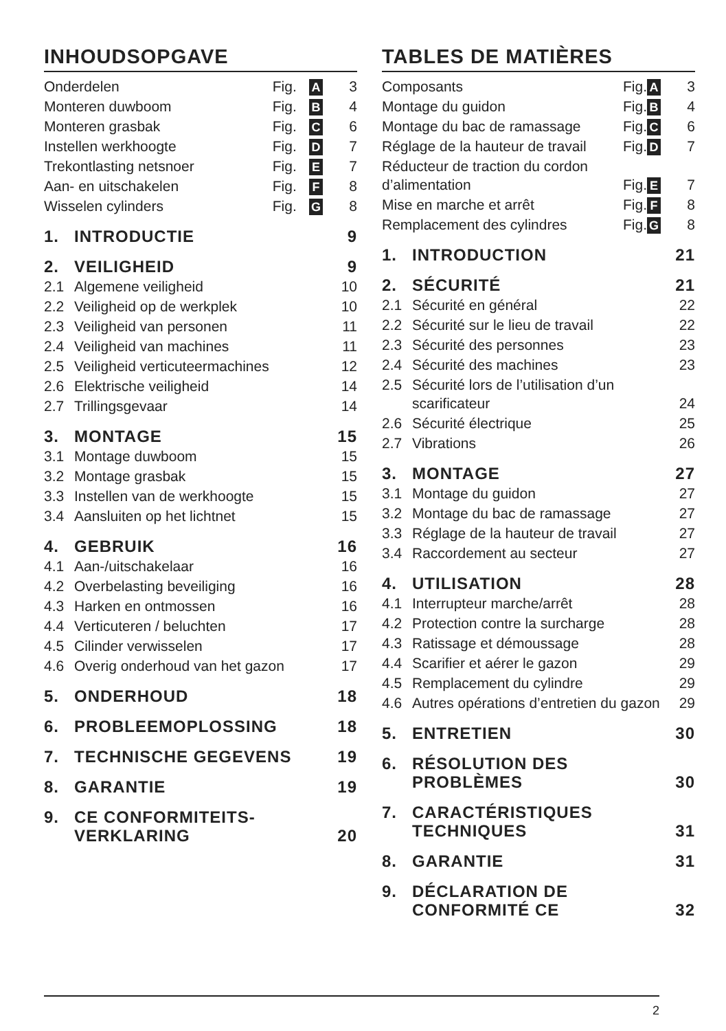INHOUDSOPGAVE
| Onderdelen | Fig. | A | 3 |
| Monteren duwboom | Fig. | B | 4 |
| Monteren grasbak | Fig. | C | 6 |
| Instellen werkhoogte | Fig. | D | 7 |
| Trekontlasting netsnoer | Fig. | E | 7 |
| Aan- en uitschakelen | Fig. | F | 8 |
| Wisselen cylinders | Fig. | G | 8 |
| 1. | INTRODUCTIE | 9 |
| 2. | VEILIGHEID | 9 |
| 2.1 | Algemene veiligheid | 10 |
| 2.2 | Veiligheid op de werkplek | 10 |
| 2.3 | Veiligheid van personen | 11 |
| 2.4 | Veiligheid van machines | 11 |
| 2.5 | Veiligheid verticuteermachines | 12 |
| 2.6 | Elektrische veiligheid | 14 |
| 2.7 | Trillingsgevaar | 14 |
| 3. | MONTAGE | 15 |
| 3.1 | Montage duwboom | 15 |
| 3.2 | Montage grasbak | 15 |
| 3.3 | Instellen van de werkhoogte | 15 |
| 3.4 | Aansluiten op het lichtnet | 15 |
| 4. | GEBRUIK | 16 |
| 4.1 | Aan-/uitschakelaar | 16 |
| 4.2 | Overbelasting beveiliging | 16 |
| 4.3 | Harken en ontmossen | 16 |
| 4.4 | Verticuteren / beluchten | 17 |
| 4.5 | Cilinder verwisselen | 17 |
| 4.6 | Overig onderhoud van het gazon | 17 |
| 5. | ONDERHOUD | 18 |
| 6. | PROBLEEMOPLOSSING | 18 |
| 7. | TECHNISCHE GEGEVENS | 19 |
| 8. | GARANTIE | 19 |
| 9. | CE CONFORMITEITS- VERKLARING | 20 |
TABLES DE MATIÈRES
| Composants | Fig. | A | 3 |
| Montage du guidon | Fig. | B | 4 |
| Montage du bac de ramassage | Fig. | C | 6 |
| Réglage de la hauteur de travail | Fig. | D | 7 |
| Réducteur de traction du cordon d’alimentation | Fig. | E | 7 |
| Mise en marche et arrêt | Fig. | F | 8 |
| Remplacement des cylindres | Fig. | G | 8 |
| 1. | INTRODUCTION | 21 |
| 2. | SÉCURITÉ | 21 |
| 2.1 | Sécurité en général | 22 |
| 2.2 | Sécurité sur le lieu de travail | 22 |
| 2.3 | Sécurité des personnes | 23 |
| 2.4 | Sécurité des machines | 23 |
| 2.5 | Sécurité lors de l’utilisation d’un scarificateur | 24 |
| 2.6 | Sécurité électrique | 25 |
| 2.7 | Vibrations | 26 |
| 3. | MONTAGE | 27 |
| 3.1 | Montage du guidon | 27 |
| 3.2 | Montage du bac de ramassage | 27 |
| 3.3 | Réglage de la hauteur de travail | 27 |
| 3.4 | Raccordement au secteur | 27 |
| 4. | UTILISATION | 28 |
| 4.1 | Interrupteur marche/arrêt | 28 |
| 4.2 | Protection contre la surcharge | 28 |
| 4.3 | Ratissage et démoussage | 28 |
| 4.4 | Scarifier et aérer le gazon | 29 |
| 4.5 | Remplacement du cylindre | 29 |
| 4.6 | Autres opérations d’entretien du gazon | 29 |
| 5. | ENTRETIEN | 30 |
| 6. | RÉSOLUTION DES PROBLÈMES | 30 |
| 7. | CARACTÉRISTIQUES TECHNIQUES | 31 |
| 8. | GARANTIE | 31 |
| 9. | DÉCLARATION DE CONFORMITÉ CE | 32 |
2